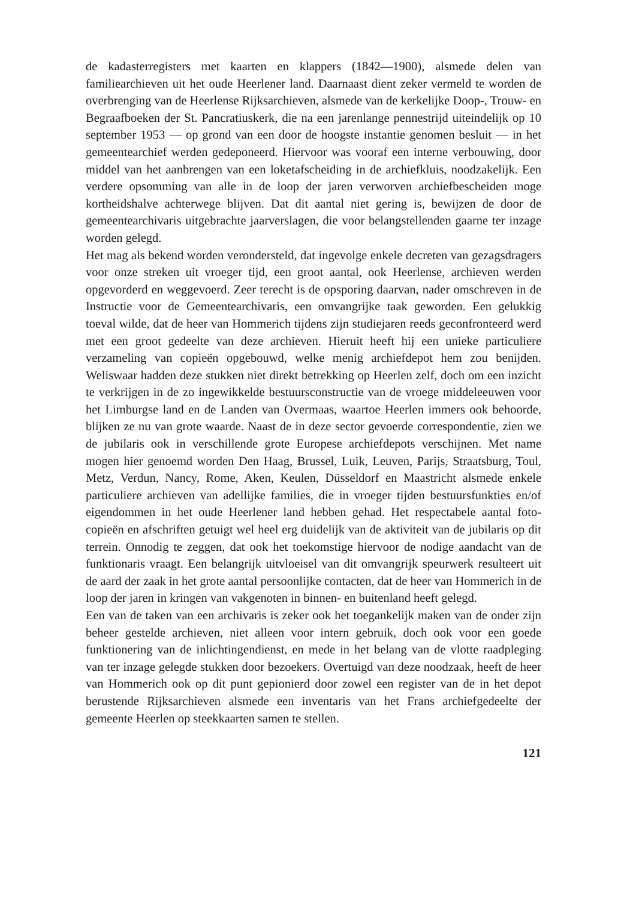de kadasterregisters met kaarten en klappers (1842—1900), alsmede delen van familiearchieven uit het oude Heerlener land. Daarnaast dient zeker vermeld te worden de overbrenging van de Heerlense Rijksarchieven, alsmede van de kerkelijke Doop-, Trouw- en Begraafboeken der St. Pancratiuskerk, die na een jarenlange pennestrijd uiteindelijk op 10 september 1953 — op grond van een door de hoogste instantie genomen besluit — in het gemeentearchief werden gedeponeerd. Hiervoor was vooraf een interne verbouwing, door middel van het aanbrengen van een loketafscheiding in de archiefkluis, noodzakelijk. Een verdere opsomming van alle in de loop der jaren verworven archiefbescheiden moge kortheidshalve achterwege blijven. Dat dit aantal niet gering is, bewijzen de door de gemeentearchivaris uitgebrachte jaarverslagen, die voor belangstellenden gaarne ter inzage worden gelegd.
Het mag als bekend worden verondersteld, dat ingevolge enkele decreten van gezagsdragers voor onze streken uit vroeger tijd, een groot aantal, ook Heerlense, archieven werden opgevorderd en weggevoerd. Zeer terecht is de opsporing daarvan, nader omschreven in de Instructie voor de Gemeentearchivaris, een omvangrijke taak geworden. Een gelukkig toeval wilde, dat de heer van Hommerich tijdens zijn studiejaren reeds geconfronteerd werd met een groot gedeelte van deze archieven. Hieruit heeft hij een unieke particuliere verzameling van copieën opgebouwd, welke menig archiefdepot hem zou benijden. Weliswaar hadden deze stukken niet direkt betrekking op Heerlen zelf, doch om een inzicht te verkrijgen in de zo ingewikkelde bestuursconstructie van de vroege middeleeuwen voor het Limburgse land en de Landen van Overmaas, waartoe Heerlen immers ook behoorde, blijken ze nu van grote waarde. Naast de in deze sector gevoerde correspondentie, zien we de jubilaris ook in verschillende grote Europese archiefdepots verschijnen. Met name mogen hier genoemd worden Den Haag, Brussel, Luik, Leuven, Parijs, Straatsburg, Toul, Metz, Verdun, Nancy, Rome, Aken, Keulen, Düsseldorf en Maastricht alsmede enkele particuliere archieven van adellijke families, die in vroeger tijden bestuursfunkties en/of eigendommen in het oude Heerlener land hebben gehad. Het respectabele aantal foto-copieën en afschriften getuigt wel heel erg duidelijk van de aktiviteit van de jubilaris op dit terrein. Onnodig te zeggen, dat ook het toekomstige hiervoor de nodige aandacht van de funktionaris vraagt. Een belangrijk uitvloeisel van dit omvangrijk speurwerk resulteert uit de aard der zaak in het grote aantal persoonlijke contacten, dat de heer van Hommerich in de loop der jaren in kringen van vakgenoten in binnen- en buitenland heeft gelegd.
Een van de taken van een archivaris is zeker ook het toegankelijk maken van de onder zijn beheer gestelde archieven, niet alleen voor intern gebruik, doch ook voor een goede funktionering van de inlichtingendienst, en mede in het belang van de vlotte raadpleging van ter inzage gelegde stukken door bezoekers. Overtuigd van deze noodzaak, heeft de heer van Hommerich ook op dit punt gepionierd door zowel een register van de in het depot berustende Rijksarchieven alsmede een inventaris van het Frans archiefgedeelte der gemeente Heerlen op steekkaarten samen te stellen.
121